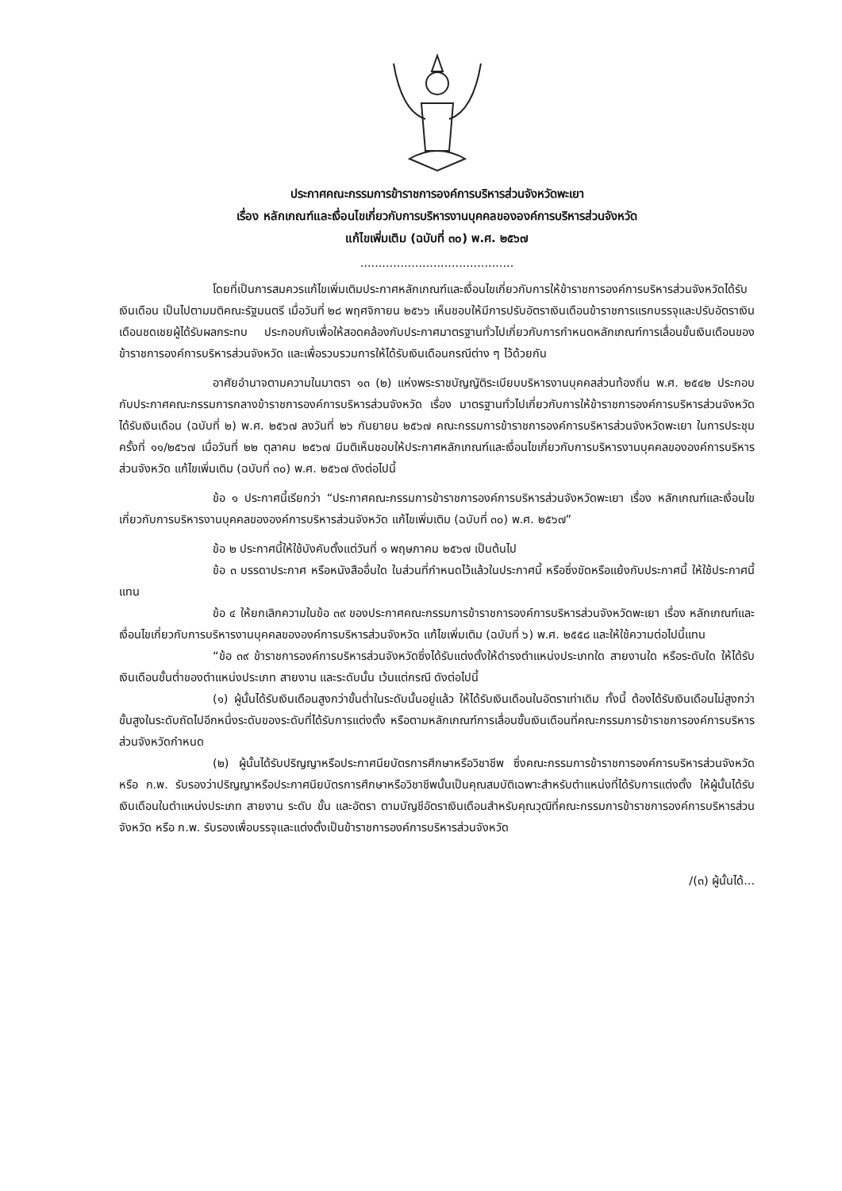ประกาศคณะกรรมการข้าราชการองค์การบริหารส่วนจังหวัดพะเยา
เรื่อง หลักเกณฑ์และเงื่อนไขเกี่ยวกับการบริหารงานบุคคลขององค์การบริหารส่วนจังหวัด
แก้ไขเพิ่มเติม (ฉบับที่ ๓๐) พ.ศ. ๒๕๖๗
..........................................
โดยที่เป็นการสมควรแก้ไขเพิ่มเติมประกาศหลักเกณฑ์และเงื่อนไขเกี่ยวกับการให้ข้าราชการองค์การบริหารส่วนจังหวัดได้รับเงินเดือน เป็นไปตามมติคณะรัฐมนตรี เมื่อวันที่ ๒๘ พฤศจิกายน ๒๕๖๖ เห็นชอบให้มีการปรับอัตราเงินเดือนข้าราชการแรกบรรจุและปรับอัตราเงินเดือนชดเชยผู้ได้รับผลกระทบ ประกอบกับเพื่อให้สอดคล้องกับประกาศมาตรฐานทั่วไปเกี่ยวกับการกำหนดหลักเกณฑ์การเลื่อนขั้นเงินเดือนของข้าราชการองค์การบริหารส่วนจังหวัด และเพื่อรวบรวมการให้ได้รับเงินเดือนกรณีต่าง ๆ ไว้ด้วยกัน
อาศัยอำนาจตามความในมาตรา ๑๓ (๒) แห่งพระราชบัญญัติระเบียบบริหารงานบุคคลส่วนท้องถิ่น พ.ศ. ๒๕๔๒ ประกอบกับประกาศคณะกรรมการกลางข้าราชการองค์การบริหารส่วนจังหวัด เรื่อง มาตรฐานทั่วไปเกี่ยวกับการให้ข้าราชการองค์การบริหารส่วนจังหวัดได้รับเงินเดือน (ฉบับที่ ๒) พ.ศ. ๒๕๖๗ ลงวันที่ ๒๖ กันยายน ๒๕๖๗ คณะกรรมการข้าราชการองค์การบริหารส่วนจังหวัดพะเยา ในการประชุมครั้งที่ ๑๑/๒๕๖๗ เมื่อวันที่ ๒๒ ตุลาคม ๒๕๖๗ มีมติเห็นชอบให้ประกาศหลักเกณฑ์และเงื่อนไขเกี่ยวกับการบริหารงานบุคคลขององค์การบริหารส่วนจังหวัด แก้ไขเพิ่มเติม (ฉบับที่ ๓๐) พ.ศ. ๒๕๖๗ ดังต่อไปนี้
ข้อ ๑ ประกาศนี้เรียกว่า “ประกาศคณะกรรมการข้าราชการองค์การบริหารส่วนจังหวัดพะเยา เรื่อง หลักเกณฑ์และเงื่อนไขเกี่ยวกับการบริหารงานบุคคลขององค์การบริหารส่วนจังหวัด แก้ไขเพิ่มเติม (ฉบับที่ ๓๐) พ.ศ. ๒๕๖๗”
ข้อ ๒ ประกาศนี้ให้ใช้บังคับตั้งแต่วันที่ ๑ พฤษภาคม ๒๕๖๗ เป็นต้นไป
ข้อ ๓ บรรดาประกาศ หรือหนังสืออื่นใด ในส่วนที่กำหนดไว้แล้วในประกาศนี้ หรือซึ่งขัดหรือแย้งกับประกาศนี้ ให้ใช้ประกาศนี้แทน
ข้อ ๔ ให้ยกเลิกความในข้อ ๓๙ ของประกาศคณะกรรมการข้าราชการองค์การบริหารส่วนจังหวัดพะเยา เรื่อง หลักเกณฑ์และเงื่อนไขเกี่ยวกับการบริหารงานบุคคลขององค์การบริหารส่วนจังหวัด แก้ไขเพิ่มเติม (ฉบับที่ ๖) พ.ศ. ๒๕๕๘ และให้ใช้ความต่อไปนี้แทน
“ข้อ ๓๙ ข้าราชการองค์การบริหารส่วนจังหวัดซึ่งได้รับแต่งตั้งให้ดำรงตำแหน่งประเภทใด สายงานใด หรือระดับใด ให้ได้รับเงินเดือนขั้นต่ำของตำแหน่งประเภท สายงาน และระดับนั้น เว้นแต่กรณี ดังต่อไปนี้
(๑) ผู้นั้นได้รับเงินเดือนสูงกว่าขั้นต่ำในระดับนั้นอยู่แล้ว ให้ได้รับเงินเดือนในอัตราเท่าเดิม ทั้งนี้ ต้องได้รับเงินเดือนไม่สูงกว่าขั้นสูงในระดับถัดไปอีกหนึ่งระดับของระดับที่ได้รับการแต่งตั้ง หรือตามหลักเกณฑ์การเลื่อนขั้นเงินเดือนที่คณะกรรมการข้าราชการองค์การบริหารส่วนจังหวัดกำหนด
(๒) ผู้นั้นได้รับปริญญาหรือประกาศนียบัตรการศึกษาหรือวิชาชีพ ซึ่งคณะกรรมการข้าราชการองค์การบริหารส่วนจังหวัด หรือ ก.พ. รับรองว่าปริญญาหรือประกาศนียบัตรการศึกษาหรือวิชาชีพนั้นเป็นคุณสมบัติเฉพาะสำหรับตำแหน่งที่ได้รับการแต่งตั้ง ให้ผู้นั้นได้รับเงินเดือนในตำแหน่งประเภท สายงาน ระดับ ขั้น และอัตรา ตามบัญชีอัตราเงินเดือนสำหรับคุณวุฒิที่คณะกรรมการข้าราชการองค์การบริหารส่วนจังหวัด หรือ ก.พ. รับรองเพื่อบรรจุและแต่งตั้งเป็นข้าราชการองค์การบริหารส่วนจังหวัด
/(๓) ผู้นั้นได้...